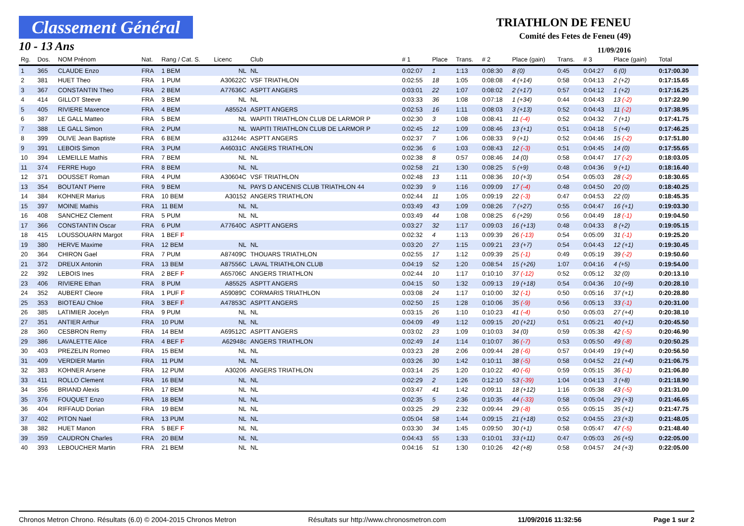Classement Général
10 - 13 Ans
TRIATHLON DE FENEU
Comité des Fetes de Feneu (49)
11/09/2016
| Rg. | Dos. | NOM Prénom | Nat. | Rang / Cat. S. | Licenc | Club | # 1 | Place | Trans. | # 2 | Place (gain) | Trans. | # 3 | Place (gain) | Total |
| --- | --- | --- | --- | --- | --- | --- | --- | --- | --- | --- | --- | --- | --- | --- | --- |
| 1 | 365 | CLAUDE Enzo | FRA | 1 BEM | NL | NL | 0:02:07 | 1 | 1:13 | 0:08:30 | 8 (0) | 0:45 | 0:04:27 | 6 (0) | 0:17:00.30 |
| 2 | 381 | HUET Theo | FRA | 1 PUM | A30622C | VSF TRIATHLON | 0:02:55 | 18 | 1:05 | 0:08:08 | 4 (+14) | 0:58 | 0:04:13 | 2 (+2) | 0:17:15.65 |
| 3 | 367 | CONSTANTIN Theo | FRA | 2 BEM | A77636C | ASPTT ANGERS | 0:03:01 | 22 | 1:07 | 0:08:02 | 2 (+17) | 0:57 | 0:04:12 | 1 (+2) | 0:17:16.25 |
| 4 | 414 | GILLOT Steeve | FRA | 3 BEM | NL | NL | 0:03:33 | 36 | 1:08 | 0:07:18 | 1 (+34) | 0:44 | 0:04:43 | 13 (-2) | 0:17:22.90 |
| 5 | 405 | RIVIERE Maxence | FRA | 4 BEM | A85524 | ASPTT ANGERS | 0:02:53 | 16 | 1:11 | 0:08:03 | 3 (+13) | 0:52 | 0:04:43 | 11 (-2) | 0:17:38.95 |
| 6 | 387 | LE GALL Matteo | FRA | 5 BEM | NL | WAPITI TRIATHLON CLUB DE LARMOR P | 0:02:30 | 3 | 1:08 | 0:08:41 | 11 (-4) | 0:52 | 0:04:32 | 7 (+1) | 0:17:41.75 |
| 7 | 388 | LE GALL Simon | FRA | 2 PUM | NL | WAPITI TRIATHLON CLUB DE LARMOR P | 0:02:45 | 12 | 1:09 | 0:08:46 | 13 (+1) | 0:51 | 0:04:18 | 5 (+4) | 0:17:46.25 |
| 8 | 399 | OLIVE Jean Baptiste | FRA | 6 BEM | a31244c | ASPTT ANGERS | 0:02:37 | 7 | 1:06 | 0:08:33 | 9 (+1) | 0:52 | 0:04:46 | 15 (-2) | 0:17:51.80 |
| 9 | 391 | LEBOIS Simon | FRA | 3 PUM | A46031C | ANGERS TRIATHLON | 0:02:36 | 6 | 1:03 | 0:08:43 | 12 (-3) | 0:51 | 0:04:45 | 14 (0) | 0:17:55.65 |
| 10 | 394 | LEMEILLE Mathis | FRA | 7 BEM | NL | NL | 0:02:38 | 8 | 0:57 | 0:08:46 | 14 (0) | 0:58 | 0:04:47 | 17 (-2) | 0:18:03.05 |
| 11 | 374 | FERRE Hugo | FRA | 8 BEM | NL | NL | 0:02:58 | 21 | 1:30 | 0:08:25 | 5 (+9) | 0:48 | 0:04:36 | 9 (+1) | 0:18:16.40 |
| 12 | 371 | DOUSSET Roman | FRA | 4 PUM | A30604C | VSF TRIATHLON | 0:02:48 | 13 | 1:11 | 0:08:36 | 10 (+3) | 0:54 | 0:05:03 | 28 (-2) | 0:18:30.65 |
| 13 | 354 | BOUTANT Pierre | FRA | 9 BEM | NL | PAYS D ANCENIS CLUB TRIATHLON 44 | 0:02:39 | 9 | 1:16 | 0:09:09 | 17 (-4) | 0:48 | 0:04:50 | 20 (0) | 0:18:40.25 |
| 14 | 384 | KOHNER Marius | FRA | 10 BEM | A30152 | ANGERS TRIATHLON | 0:02:44 | 11 | 1:05 | 0:09:19 | 22 (-3) | 0:47 | 0:04:53 | 22 (0) | 0:18:45.35 |
| 15 | 397 | MOINE Mathis | FRA | 11 BEM | NL | NL | 0:03:49 | 43 | 1:09 | 0:08:26 | 7 (+27) | 0:55 | 0:04:47 | 16 (+1) | 0:19:03.30 |
| 16 | 408 | SANCHEZ Clement | FRA | 5 PUM | NL | NL | 0:03:49 | 44 | 1:08 | 0:08:25 | 6 (+29) | 0:56 | 0:04:49 | 18 (-1) | 0:19:04.50 |
| 17 | 366 | CONSTANTIN Oscar | FRA | 6 PUM | A77640C | ASPTT ANGERS | 0:03:27 | 32 | 1:17 | 0:09:03 | 16 (+13) | 0:48 | 0:04:33 | 8 (+2) | 0:19:05.15 |
| 18 | 415 | LOUSSOUARN Margot | FRA | 1 BEF F | | | 0:02:32 | 4 | 1:13 | 0:09:39 | 26 (-13) | 0:54 | 0:05:09 | 31 (-1) | 0:19:25.20 |
| 19 | 380 | HERVE Maxime | FRA | 12 BEM | NL | NL | 0:03:20 | 27 | 1:15 | 0:09:21 | 23 (+7) | 0:54 | 0:04:43 | 12 (+1) | 0:19:30.45 |
| 20 | 364 | CHIRON Gael | FRA | 7 PUM | A87409C | THOUARS TRIATHLON | 0:02:55 | 17 | 1:12 | 0:09:39 | 25 (-1) | 0:49 | 0:05:19 | 39 (-2) | 0:19:50.60 |
| 21 | 372 | DREUX Antonin | FRA | 13 BEM | A87556C | LAVAL TRIATHLON CLUB | 0:04:19 | 52 | 1:20 | 0:08:54 | 15 (+26) | 1:07 | 0:04:16 | 4 (+5) | 0:19:54.00 |
| 22 | 392 | LEBOIS Ines | FRA | 2 BEF F | A65706C | ANGERS TRIATHLON | 0:02:44 | 10 | 1:17 | 0:10:10 | 37 (-12) | 0:52 | 0:05:12 | 32 (0) | 0:20:13.10 |
| 23 | 406 | RIVIERE Ethan | FRA | 8 PUM | A85525 | ASPTT ANGERS | 0:04:15 | 50 | 1:32 | 0:09:13 | 19 (+18) | 0:54 | 0:04:36 | 10 (+9) | 0:20:28.10 |
| 24 | 352 | AUBERT Cleore | FRA | 1 PUF F | A59089C | CORMARIS TRIATHLON | 0:03:08 | 24 | 1:17 | 0:10:00 | 32 (-1) | 0:50 | 0:05:16 | 37 (+1) | 0:20:28.80 |
| 25 | 353 | BIOTEAU Chloe | FRA | 3 BEF F | A47853C | ASPTT ANGERS | 0:02:50 | 15 | 1:28 | 0:10:06 | 35 (-9) | 0:56 | 0:05:13 | 33 (-1) | 0:20:31.00 |
| 26 | 385 | LATIMIER Jocelyn | FRA | 9 PUM | NL | NL | 0:03:15 | 26 | 1:10 | 0:10:23 | 41 (-4) | 0:50 | 0:05:03 | 27 (+4) | 0:20:38.10 |
| 27 | 351 | ANTIER Arthur | FRA | 10 PUM | NL | NL | 0:04:09 | 49 | 1:12 | 0:09:15 | 20 (+21) | 0:51 | 0:05:21 | 40 (+1) | 0:20:45.50 |
| 28 | 360 | CESBRON Remy | FRA | 14 BEM | A69512C | ASPTT ANGERS | 0:03:02 | 23 | 1:09 | 0:10:03 | 34 (0) | 0:59 | 0:05:38 | 42 (-5) | 0:20:46.90 |
| 29 | 386 | LAVALETTE Alice | FRA | 4 BEF F | A62948c | ANGERS TRIATHLON | 0:02:49 | 14 | 1:14 | 0:10:07 | 36 (-7) | 0:53 | 0:05:50 | 49 (-8) | 0:20:50.25 |
| 30 | 403 | PREZELIN Romeo | FRA | 15 BEM | NL | NL | 0:03:23 | 28 | 2:06 | 0:09:44 | 28 (-6) | 0:57 | 0:04:49 | 19 (+4) | 0:20:56.50 |
| 31 | 409 | VERDIER Martin | FRA | 11 PUM | NL | NL | 0:03:26 | 30 | 1:42 | 0:10:11 | 38 (-5) | 0:58 | 0:04:52 | 21 (+4) | 0:21:06.75 |
| 32 | 383 | KOHNER Arsene | FRA | 12 PUM | A30206 | ANGERS TRIATHLON | 0:03:14 | 25 | 1:20 | 0:10:22 | 40 (-6) | 0:59 | 0:05:15 | 36 (-1) | 0:21:06.80 |
| 33 | 411 | ROLLO Clement | FRA | 16 BEM | NL | NL | 0:02:29 | 2 | 1:26 | 0:12:10 | 53 (-39) | 1:04 | 0:04:13 | 3 (+8) | 0:21:18.90 |
| 34 | 356 | BRIAND Alexis | FRA | 17 BEM | NL | NL | 0:03:47 | 41 | 1:42 | 0:09:11 | 18 (+12) | 1:16 | 0:05:38 | 43 (-5) | 0:21:31.00 |
| 35 | 376 | FOUQUET Enzo | FRA | 18 BEM | NL | NL | 0:02:35 | 5 | 2:36 | 0:10:35 | 44 (-33) | 0:58 | 0:05:04 | 29 (+3) | 0:21:46.65 |
| 36 | 404 | RIFFAUD Dorian | FRA | 19 BEM | NL | NL | 0:03:25 | 29 | 2:32 | 0:09:44 | 29 (-8) | 0:55 | 0:05:15 | 35 (+1) | 0:21:47.75 |
| 37 | 402 | PITON Nael | FRA | 13 PUM | NL | NL | 0:05:04 | 58 | 1:44 | 0:09:15 | 21 (+18) | 0:52 | 0:04:55 | 23 (+3) | 0:21:48.05 |
| 38 | 382 | HUET Manon | FRA | 5 BEF F | NL | NL | 0:03:30 | 34 | 1:45 | 0:09:50 | 30 (+1) | 0:58 | 0:05:47 | 47 (-5) | 0:21:48.40 |
| 39 | 359 | CAUDRON Charles | FRA | 20 BEM | NL | NL | 0:04:43 | 55 | 1:33 | 0:10:01 | 33 (+11) | 0:47 | 0:05:03 | 26 (+5) | 0:22:05.00 |
| 40 | 393 | LEBOUCHER Martin | FRA | 21 BEM | NL | NL | 0:04:16 | 51 | 1:30 | 0:10:26 | 42 (+8) | 0:58 | 0:04:57 | 24 (+3) | 0:22:05.00 |
Chronos Metron Chrono. Résultats (6.0) © 2004-2015 Chronos Metron Résultats sur http://www.chronosmetron.com 11/09/2016 11:32:56 Page 1 sur 2